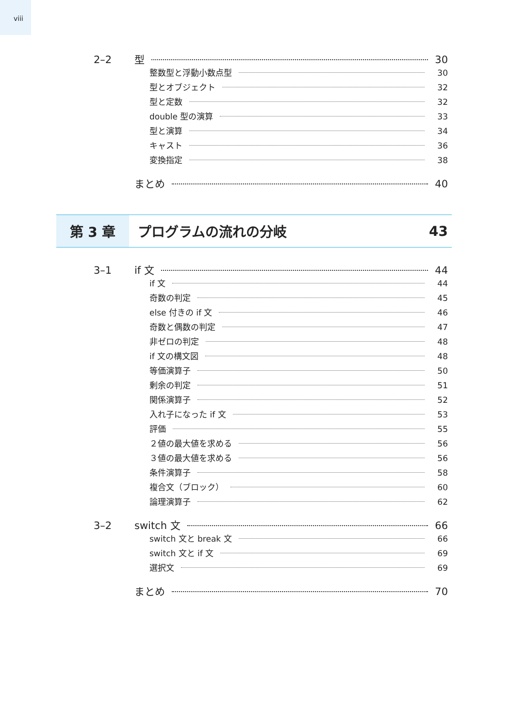viii
2–2 型 30
整数型と浮動小数点型 30
型とオブジェクト 32
型と定数 32
double 型の演算 33
型と演算 34
キャスト 36
変換指定 38
まとめ 40
第 3 章 プログラムの流れの分岐 43
3–1 if 文 44
if 文 44
奇数の判定 45
else 付きの if 文 46
奇数と偶数の判定 47
非ゼロの判定 48
if 文の構文図 48
等価演算子 50
剰余の判定 51
関係演算子 52
入れ子になった if 文 53
評価 55
２値の最大値を求める 56
３値の最大値を求める 56
条件演算子 58
複合文（ブロック） 60
論理演算子 62
3–2 switch 文 66
switch 文と break 文 66
switch 文と if 文 69
選択文 69
まとめ 70